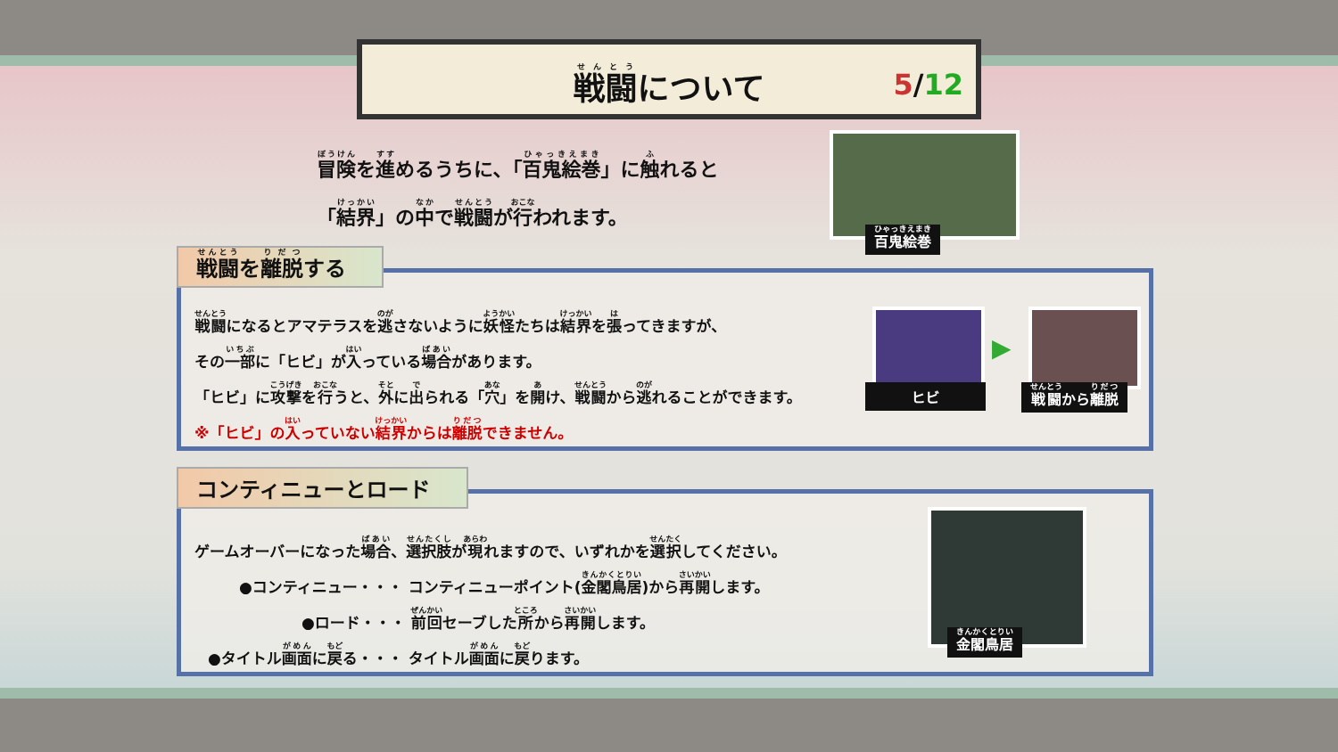戦闘について
5/12
冒険を進めるうちに、「百鬼絵巻」に触れると
「結界」の中で戦闘が行われます。
百鬼絵巻
戦闘になるとアマテラスを逃さないように妖怪たちは結界を張ってきますが、
その一部に「ヒビ」が入っている場合があります。
「ヒビ」に攻撃を行うと、外に出られる「穴」を開け、戦闘から逃れることができます。
※「ヒビ」の入っていない結界からは離脱できません。
戦闘を離脱する
ヒビ
▶
戦闘から離脱
ゲームオーバーになった場合、選択肢が現れますので、いずれかを選択してください。
●コンティニュー・・・ コンティニューポイント(金閣鳥居)から再開します。
●ロード・・・ 前回セーブした所から再開します。
●タイトル画面に戻る・・・ タイトル画面に戻ります。
コンティニューとロード
金閣鳥居